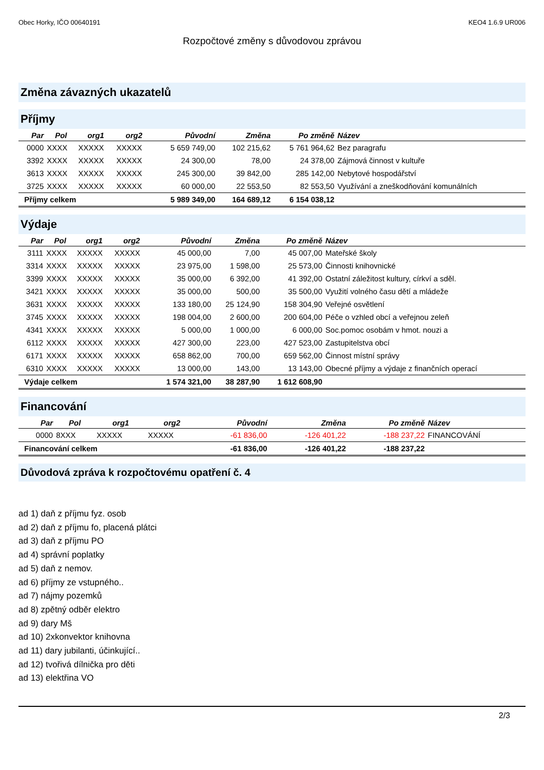Obec Horky, IČO 00640191 KEO4 1.6.9 UR006
Rozpočtové změny s důvodovou zprávou
Změna závazných ukazatelů
Příjmy
| Par | Pol | org1 | org2 | Původní | Změna | Po změně | Název |
| --- | --- | --- | --- | --- | --- | --- | --- |
| 0000 | XXXX | XXXXX | XXXXX | 5 659 749,00 | 102 215,62 | 5 761 964,62 | Bez paragrafu |
| 3392 | XXXX | XXXXX | XXXXX | 24 300,00 | 78,00 | 24 378,00 | Zájmová činnost v kultuře |
| 3613 | XXXX | XXXXX | XXXXX | 245 300,00 | 39 842,00 | 285 142,00 | Nebytové hospodářství |
| 3725 | XXXX | XXXXX | XXXXX | 60 000,00 | 22 553,50 | 82 553,50 | Využívání a zneškodňování komunálních |
| Příjmy celkem | | | | 5 989 349,00 | 164 689,12 | 6 154 038,12 | |
Výdaje
| Par | Pol | org1 | org2 | Původní | Změna | Po změně | Název |
| --- | --- | --- | --- | --- | --- | --- | --- |
| 3111 | XXXX | XXXXX | XXXXX | 45 000,00 | 7,00 | 45 007,00 | Mateřské školy |
| 3314 | XXXX | XXXXX | XXXXX | 23 975,00 | 1 598,00 | 25 573,00 | Činnosti knihovnické |
| 3399 | XXXX | XXXXX | XXXXX | 35 000,00 | 6 392,00 | 41 392,00 | Ostatní záležitost kultury, církví a sděl. |
| 3421 | XXXX | XXXXX | XXXXX | 35 000,00 | 500,00 | 35 500,00 | Využití volného času dětí a mládeže |
| 3631 | XXXX | XXXXX | XXXXX | 133 180,00 | 25 124,90 | 158 304,90 | Veřejné osvětlení |
| 3745 | XXXX | XXXXX | XXXXX | 198 004,00 | 2 600,00 | 200 604,00 | Péče o vzhled obcí a veřejnou zeleň |
| 4341 | XXXX | XXXXX | XXXXX | 5 000,00 | 1 000,00 | 6 000,00 | Soc.pomoc osobám v hmot. nouzi a |
| 6112 | XXXX | XXXXX | XXXXX | 427 300,00 | 223,00 | 427 523,00 | Zastupitelstva obcí |
| 6171 | XXXX | XXXXX | XXXXX | 658 862,00 | 700,00 | 659 562,00 | Činnost místní správy |
| 6310 | XXXX | XXXXX | XXXXX | 13 000,00 | 143,00 | 13 143,00 | Obecné příjmy a výdaje z finančních operací |
| Výdaje celkem | | | | 1 574 321,00 | 38 287,90 | 1 612 608,90 | |
Financování
| Par | Pol | org1 | org2 | Původní | Změna | Po změně | Název |
| --- | --- | --- | --- | --- | --- | --- | --- |
| 0000 | 8XXX | XXXXX | XXXXX | -61 836,00 | -126 401,22 | -188 237,22 | FINANCOVÁNÍ |
| Financování celkem | | | | -61 836,00 | -126 401,22 | -188 237,22 | |
Důvodová zpráva k rozpočtovému opatření č. 4
ad 1) daň z příjmu fyz. osob
ad 2) daň z příjmu fo, placená plátci
ad 3) daň z příjmu PO
ad 4) správní poplatky
ad 5) daň z nemov.
ad 6) příjmy ze vstupného..
ad 7) nájmy pozemků
ad 8) zpětný odběr elektro
ad 9) dary Mš
ad 10) 2xkonvektor knihovna
ad 11) dary jubilanti, účinkující..
ad 12) tvořivá dílnička pro děti
ad 13) elektřina VO
2/3